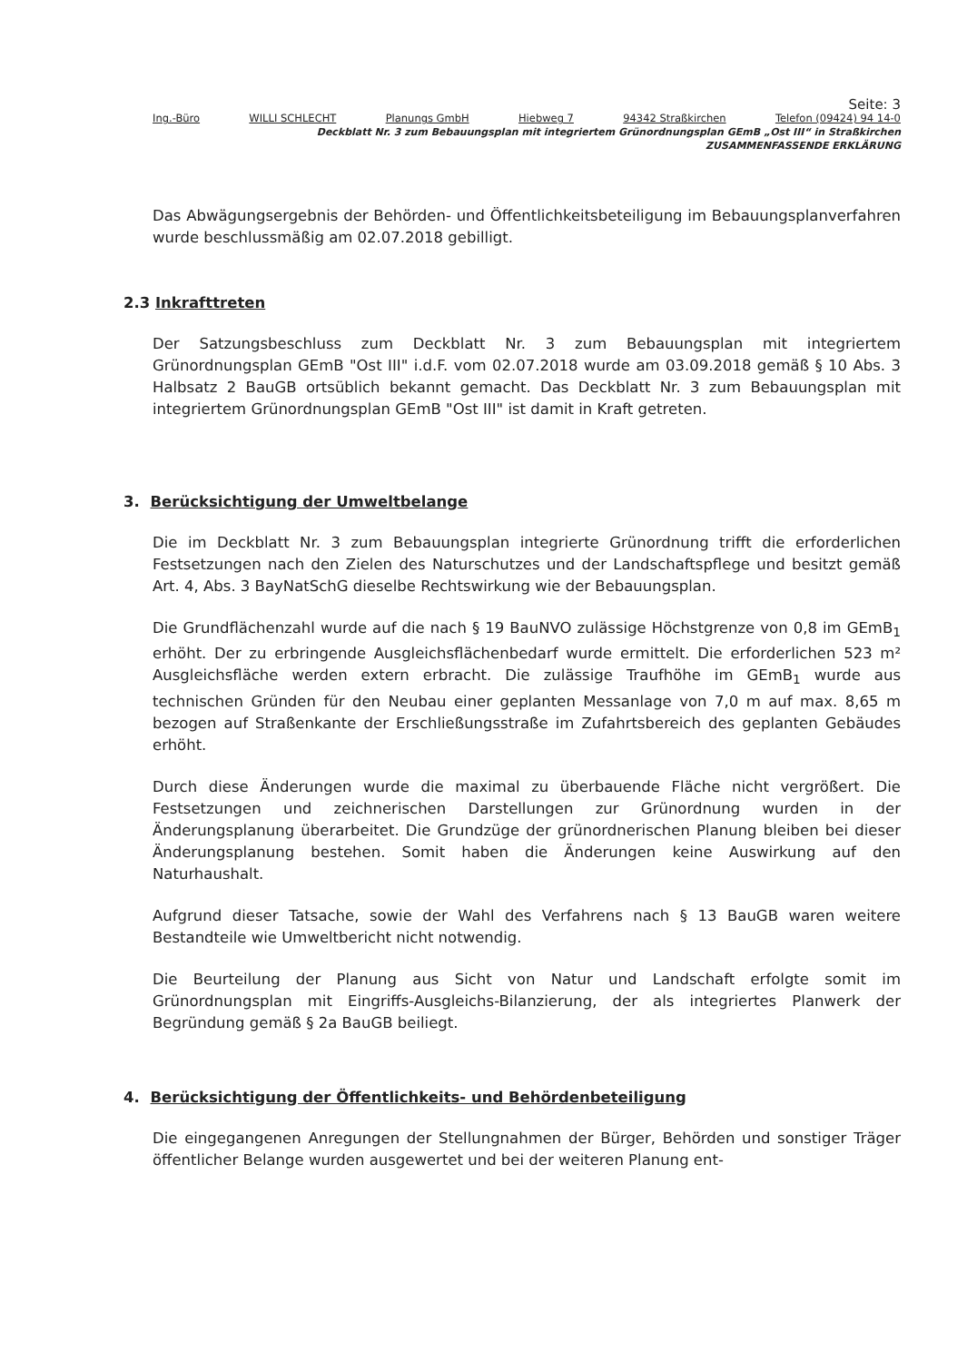Seite: 3
Ing.-Büro WILLI SCHLECHT Planungs GmbH Hiebweg 7 94342 Straßkirchen Telefon (09424) 94 14-0
Deckblatt Nr. 3 zum Bebauungsplan mit integriertem Grünordnungsplan GEmB „Ost III“ in Straßkirchen
ZUSAMMENFASSENDE ERKLÄRUNG
Das Abwägungsergebnis der Behörden- und Öffentlichkeitsbeteiligung im Bebauungsplanverfahren wurde beschlussmäßig am 02.07.2018 gebilligt.
2.3 Inkrafttreten
Der Satzungsbeschluss zum Deckblatt Nr. 3 zum Bebauungsplan mit integriertem Grünordnungsplan GEmB "Ost III" i.d.F. vom 02.07.2018 wurde am 03.09.2018 gemäß § 10 Abs. 3 Halbsatz 2 BauGB ortsüblich bekannt gemacht. Das Deckblatt Nr. 3 zum Bebauungsplan mit integriertem Grünordnungsplan GEmB "Ost III" ist damit in Kraft getreten.
3. Berücksichtigung der Umweltbelange
Die im Deckblatt Nr. 3 zum Bebauungsplan integrierte Grünordnung trifft die erforderlichen Festsetzungen nach den Zielen des Naturschutzes und der Landschaftspflege und besitzt gemäß Art. 4, Abs. 3 BayNatSchG dieselbe Rechtswirkung wie der Bebauungsplan.
Die Grundflächenzahl wurde auf die nach § 19 BauNVO zulässige Höchstgrenze von 0,8 im GEmB<sub>1</sub> erhöht. Der zu erbringende Ausgleichsflächenbedarf wurde ermittelt. Die erforderlichen 523 m² Ausgleichsfläche werden extern erbracht. Die zulässige Traufhöhe im GEmB<sub>1</sub> wurde aus technischen Gründen für den Neubau einer geplanten Messanlage von 7,0 m auf max. 8,65 m bezogen auf Straßenkante der Erschließungsstraße im Zufahrtsbereich des geplanten Gebäudes erhöht.
Durch diese Änderungen wurde die maximal zu überbauende Fläche nicht vergrößert. Die Festsetzungen und zeichnerischen Darstellungen zur Grünordnung wurden in der Änderungsplanung überarbeitet. Die Grundzüge der grünordnerischen Planung bleiben bei dieser Änderungsplanung bestehen. Somit haben die Änderungen keine Auswirkung auf den Naturhaushalt.
Aufgrund dieser Tatsache, sowie der Wahl des Verfahrens nach § 13 BauGB waren weitere Bestandteile wie Umweltbericht nicht notwendig.
Die Beurteilung der Planung aus Sicht von Natur und Landschaft erfolgte somit im Grünordnungsplan mit Eingriffs-Ausgleichs-Bilanzierung, der als integriertes Planwerk der Begründung gemäß § 2a BauGB beiliegt.
4. Berücksichtigung der Öffentlichkeits- und Behördenbeteiligung
Die eingegangenen Anregungen der Stellungnahmen der Bürger, Behörden und sonstiger Träger öffentlicher Belange wurden ausgewertet und bei der weiteren Planung ent-